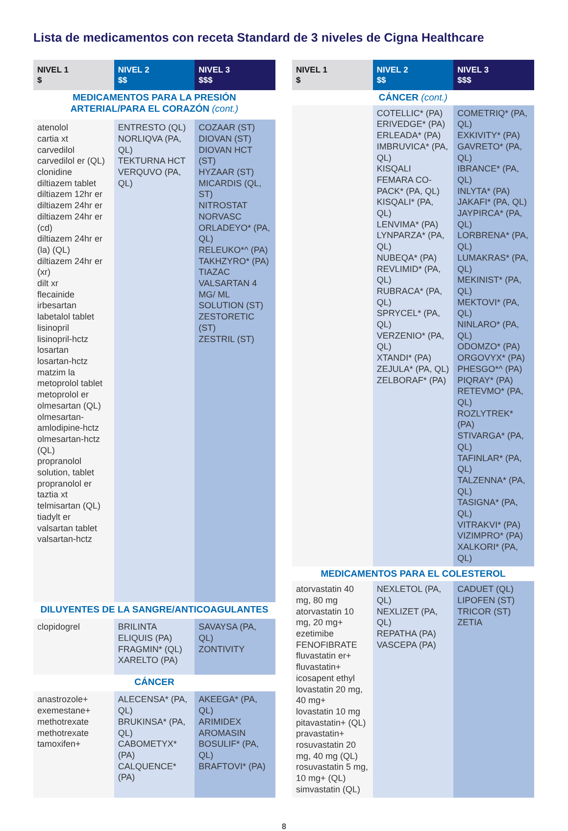Lista de medicamentos con receta Standard de 3 niveles de Cigna Healthcare
| NIVEL 1 $ | NIVEL 2 $$ | NIVEL 3 $$$ |
| --- | --- | --- |
| MEDICAMENTOS PARA LA PRESIÓN ARTERIAL/PARA EL CORAZÓN (cont.) | | |
| atenolol cartia xt carvedilol carvedilol er (QL) clonidine diltiazem tablet diltiazem 12hr er diltiazem 24hr er diltiazem 24hr er (cd) diltiazem 24hr er (la) (QL) diltiazem 24hr er (xr) dilt xr flecainide irbesartan labetalol tablet lisinopril lisinopril-hctz losartan losartan-hctz matzim la metoprolol tablet metoprolol er olmesartan (QL) olmesartan-amlodipine-hctz olmesartan-hctz (QL) propranolol solution, tablet propranolol er taztia xt telmisartan (QL) tiadylt er valsartan tablet valsartan-hctz | ENTRESTO (QL) NORLIQVA (PA, QL) TEKTURNA HCT VERQUVO (PA, QL) | COZAAR (ST) DIOVAN (ST) DIOVAN HCT (ST) HYZAAR (ST) MICARDIS (QL, ST) NITROSTAT NORVASC ORLADEYO* (PA, QL) RELEUKO*^ (PA) TAKHZYRO* (PA) TIAZAC VALSARTAN 4 MG/ ML SOLUTION (ST) ZESTORETIC (ST) ZESTRIL (ST) |
| DILUYENTES DE LA SANGRE/ANTICOAGULANTES | | |
| clopidogrel | BRILINTA ELIQUIS (PA) FRAGMIN* (QL) XARELTO (PA) | SAVAYSA (PA, QL) ZONTIVITY |
| CÁNCER | | |
| anastrozole+ exemestane+ methotrexate methotrexate tamoxifen+ | ALECENSA* (PA, QL) BRUKINSA* (PA, QL) CABOMETYX* (PA) CALQUENCE* (PA) | AKEEGA* (PA, QL) ARIMIDEX AROMASIN BOSULIF* (PA, QL) BRAFTOVI* (PA) |
| NIVEL 1 $ | NIVEL 2 $$ | NIVEL 3 $$$ |
| --- | --- | --- |
| CÁNCER (cont.) | | |
| | COTELLIC* (PA) ERIVEDGE* (PA) ERLEADA* (PA) IMBRUVICA* (PA, QL) KISQALI FEMARA CO-PACK* (PA, QL) KISQALI* (PA, QL) LENVIMA* (PA) LYNPARZA* (PA, QL) NUBEQA* (PA) REVLIMID* (PA, QL) RUBRACA* (PA, QL) SPRYCEL* (PA, QL) VERZENIO* (PA, QL) XTANDI* (PA) ZEJULA* (PA, QL) ZELBORAF* (PA) | COMETRIQ* (PA, QL) EXKIVITY* (PA) GAVRETO* (PA, QL) IBRANCE* (PA, QL) INLYTA* (PA) JAKAFI* (PA, QL) JAYPIRCA* (PA, QL) LORBRENA* (PA, QL) LUMAKRAS* (PA, QL) MEKINIST* (PA, QL) MEKTOVI* (PA, QL) NINLARO* (PA, QL) ODOMZO* (PA) ORGOVYX* (PA) PHESGO*^ (PA) PIQRAY* (PA) RETEVMO* (PA, QL) ROZLYTREK* (PA) STIVARGA* (PA, QL) TAFINLAR* (PA, QL) TALZENNA* (PA, QL) TASIGNA* (PA, QL) VITRAKVI* (PA) VIZIMPRO* (PA) XALKORI* (PA, QL) |
| MEDICAMENTOS PARA EL COLESTEROL | | |
| atorvastatin 40 mg, 80 mg atorvastatin 10 mg, 20 mg+ ezetimibe FENOFIBRATE fluvastatin er+ fluvastatin+ icosapent ethyl lovastatin 20 mg, 40 mg+ lovastatin 10 mg pitavastatin+ (QL) pravastatin+ rosuvastatin 20 mg, 40 mg (QL) rosuvastatin 5 mg, 10 mg+ (QL) simvastatin (QL) | NEXLETOL (PA, QL) NEXLIZET (PA, QL) REPATHA (PA) VASCEPA (PA) | CADUET (QL) LIPOFEN (ST) TRICOR (ST) ZETIA |
8